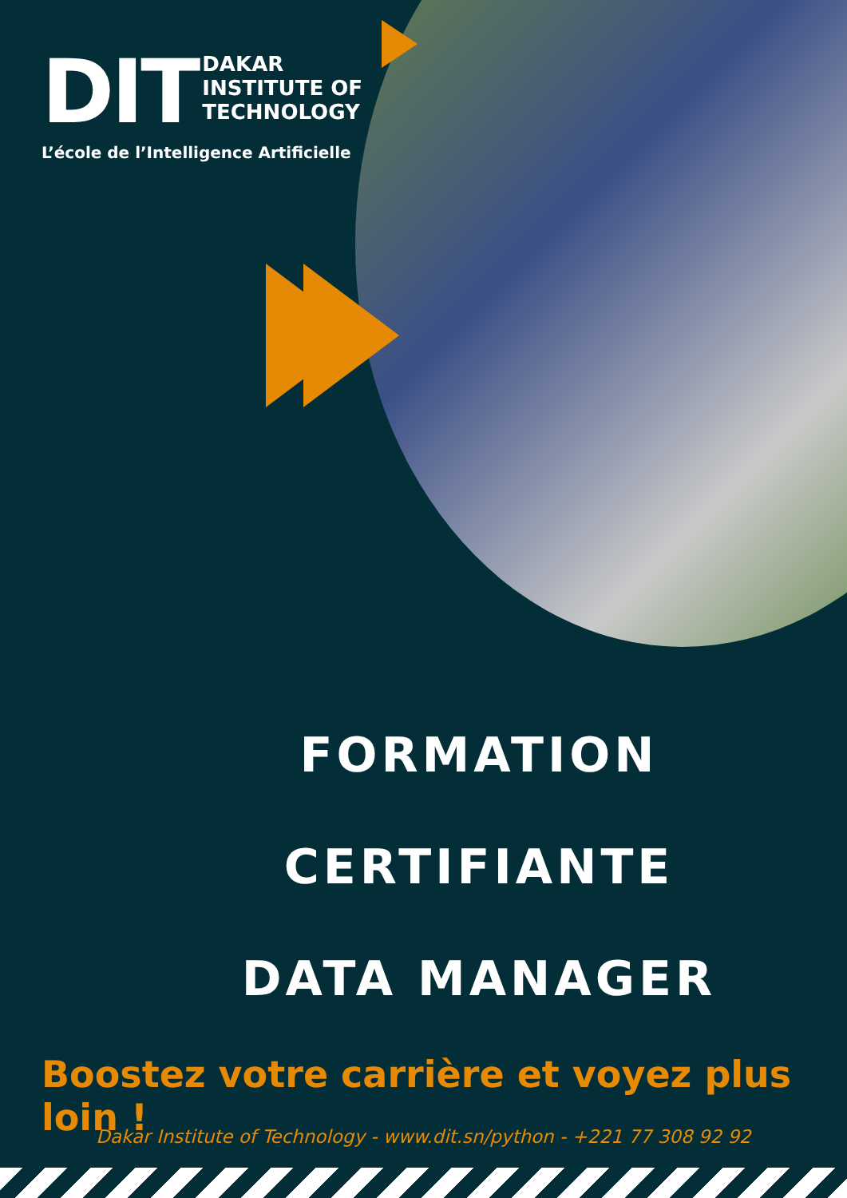DIT DAKAR
INSTITUTE OF
TECHNOLOGY
L’école de l’Intelligence Artificielle
FORMATION
CERTIFIANTE
DATA MANAGER
Boostez votre carrière et voyez plus loin !
Dakar Institute of Technology - www.dit.sn/python - +221 77 308 92 92